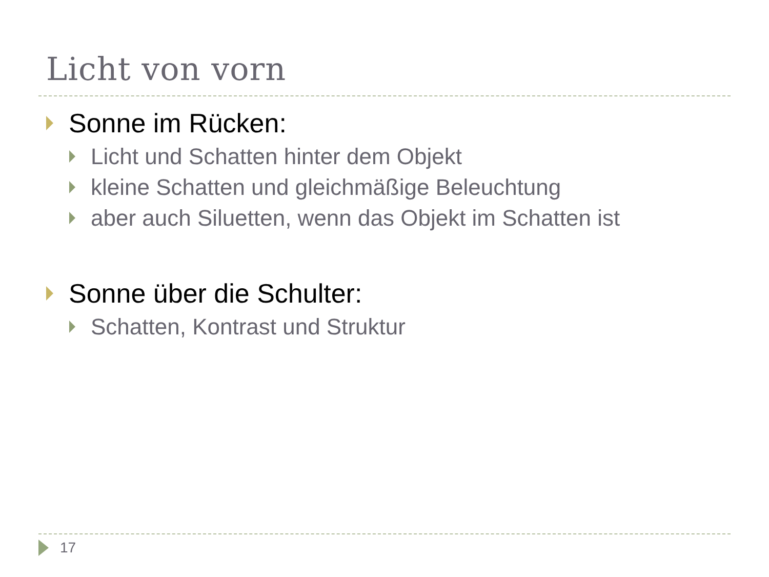Licht von vorn
Sonne im Rücken:
Licht und Schatten hinter dem Objekt
kleine Schatten und gleichmäßige Beleuchtung
aber auch Siluetten, wenn das Objekt im Schatten ist
Sonne über die Schulter:
Schatten, Kontrast und Struktur
17